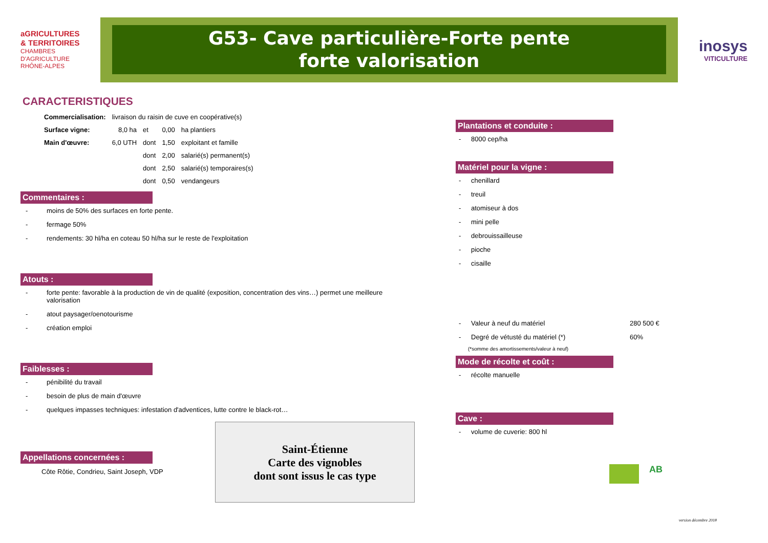aGRICULTURES
& TERRITOIRES
CHAMBRES D'AGRICULTURE
RHÔNE-ALPES
G53- Cave particulière-Forte pente
forte valorisation
inosys
VITICULTURE
CARACTERISTIQUES
| Commercialisation: | livraison du raisin de cuve en coopérative(s) | | | |
| Surface vigne: | 8,0 ha | et | 0,00 | ha plantiers |
| Main d'œuvre: | 6,0 UTH | dont | 1,50 | exploitant et famille |
| | | dont | 2,00 | salarié(s) permanent(s) |
| | | dont | 2,50 | salarié(s) temporaires(s) |
| | | dont | 0,50 | vendangeurs |
Commentaires :
- moins de 50% des surfaces en forte pente.
- fermage 50%
- rendements: 30 hl/ha en coteau 50 hl/ha sur le reste de l'exploitation
Atouts :
- forte pente: favorable à la production de vin de qualité (exposition, concentration des vins…) permet une meilleure valorisation
- atout paysager/oenotourisme
- création emploi
Faiblesses :
- pénibilité du travail
- besoin de plus de main d'œuvre
- quelques impasses techniques: infestation d'adventices, lutte contre le black-rot…
Appellations concernées :
Côte Rôtie, Condrieu, Saint Joseph, VDP
Saint-Étienne
Carte des vignobles
dont sont issus le cas type
Plantations et conduite :
- 8000 cep/ha
Matériel pour la vigne :
- chenillard
- treuil
- atomiseur à dos
- mini pelle
- debrouissailleuse
- pioche
- cisaille
- Valeur à neuf du matériel 280 500 €
- Degré de vétusté du matériel (*) 60%
(*somme des amortissements/valeur à neuf)
Mode de récolte et coût :
- récolte manuelle
Cave :
- volume de cuverie: 800 hl
AB
version décembre 2018